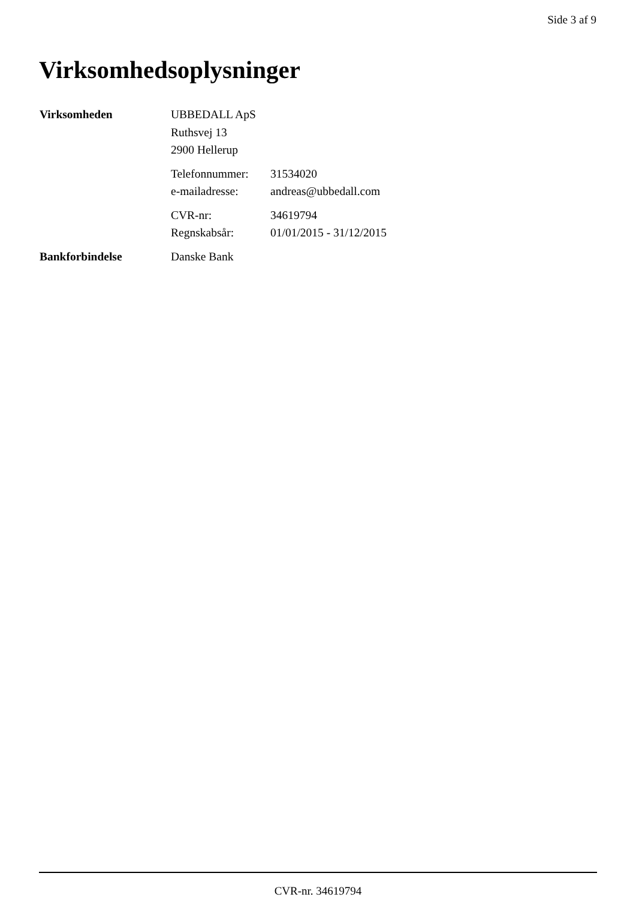Side 3 af 9
Virksomhedsoplysninger
| Virksomheden | UBBEDALL ApS | |
| | Ruthsvej 13 | |
| | 2900 Hellerup | |
| | Telefonnummer: | 31534020 |
| | e-mailadresse: | andreas@ubbedall.com |
| | CVR-nr: | 34619794 |
| | Regnskabsår: | 01/01/2015 - 31/12/2015 |
| Bankforbindelse | Danske Bank | |
CVR-nr. 34619794